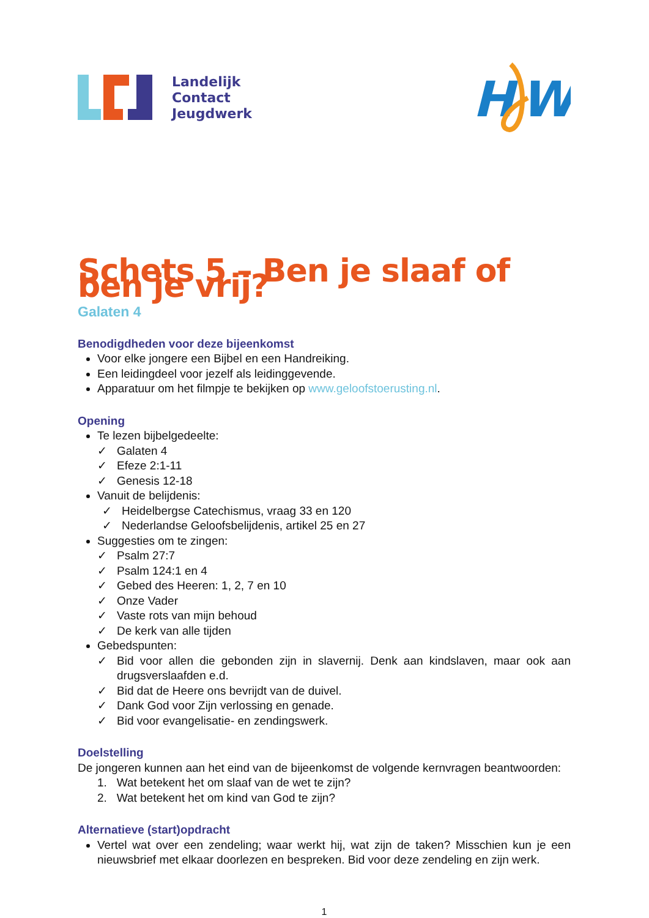Landelijk
Contact
Jeugdwerk
H
W
Schets 5 – Ben je slaaf of ben je vrij?
Galaten 4
Benodigdheden voor deze bijeenkomst
Voor elke jongere een Bijbel en een Handreiking.
Een leidingdeel voor jezelf als leidinggevende.
Apparatuur om het filmpje te bekijken op www.geloofstoerusting.nl.
Opening
Te lezen bijbelgedeelte:
✓ Galaten 4
✓ Efeze 2:1-11
✓ Genesis 12-18
Vanuit de belijdenis:
✓ Heidelbergse Catechismus, vraag 33 en 120
✓ Nederlandse Geloofsbelijdenis, artikel 25 en 27
Suggesties om te zingen:
✓ Psalm 27:7
✓ Psalm 124:1 en 4
✓ Gebed des Heeren: 1, 2, 7 en 10
✓ Onze Vader
✓ Vaste rots van mijn behoud
✓ De kerk van alle tijden
Gebedspunten:
✓ Bid voor allen die gebonden zijn in slavernij. Denk aan kindslaven, maar ook aan drugsverslaafden e.d.
✓ Bid dat de Heere ons bevrijdt van de duivel.
✓ Dank God voor Zijn verlossing en genade.
✓ Bid voor evangelisatie- en zendingswerk.
Doelstelling
De jongeren kunnen aan het eind van de bijeenkomst de volgende kernvragen beantwoorden:
1. Wat betekent het om slaaf van de wet te zijn?
2. Wat betekent het om kind van God te zijn?
Alternatieve (start)opdracht
Vertel wat over een zendeling; waar werkt hij, wat zijn de taken? Misschien kun je een nieuwsbrief met elkaar doorlezen en bespreken. Bid voor deze zendeling en zijn werk.
1